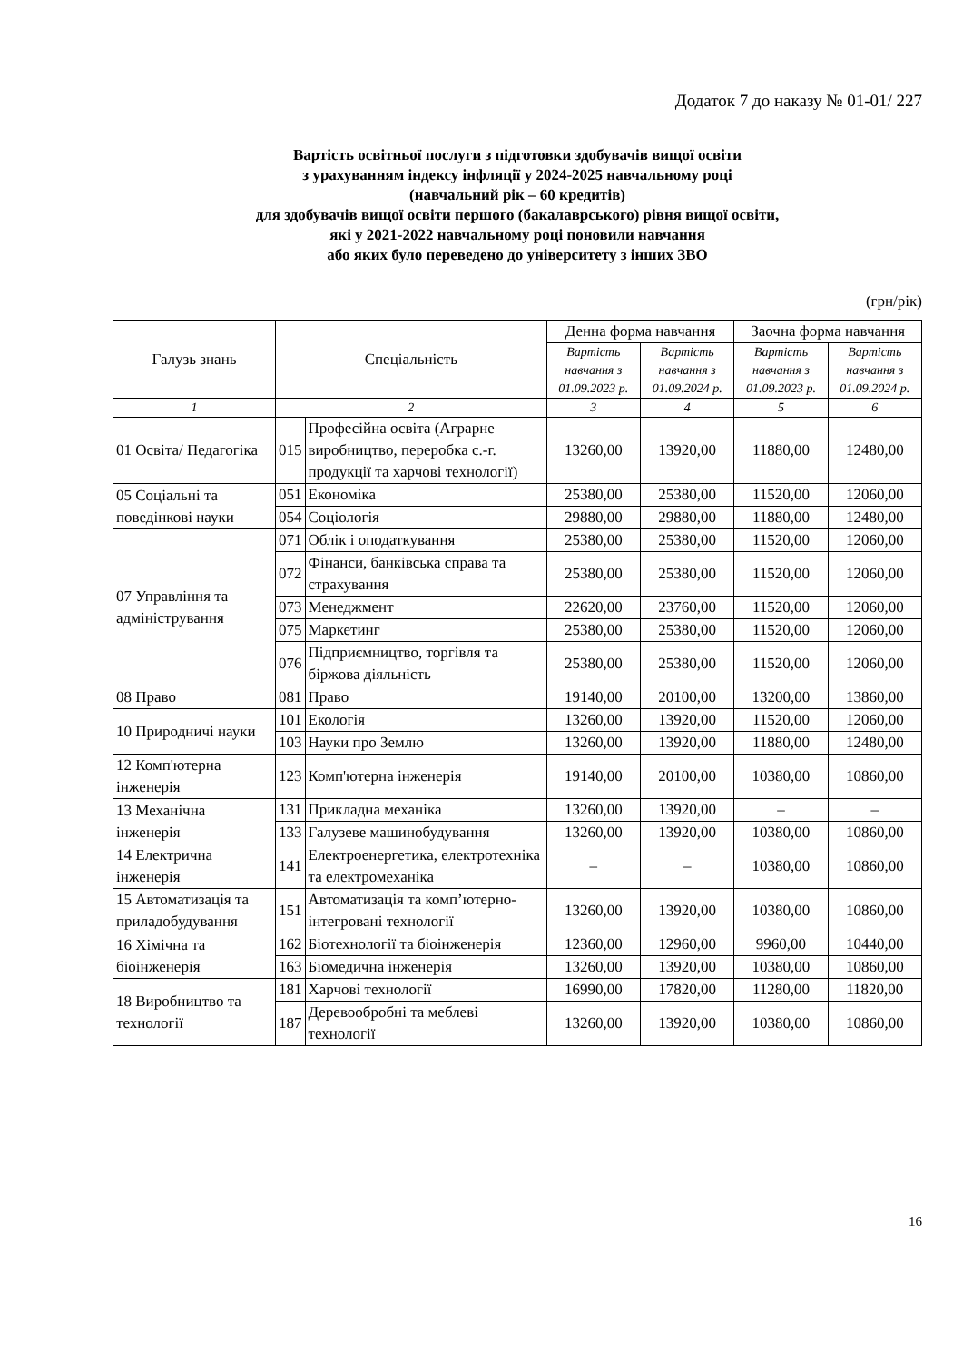Додаток 7 до наказу № 01-01/ 227
Вартість освітньої послуги з підготовки здобувачів вищої освіти
з урахуванням індексу інфляції у 2024-2025 навчальному році
(навчальний рік – 60 кредитів)
для здобувачів вищої освіти першого (бакалаврського) рівня вищої освіти,
які у 2021-2022 навчальному році поновили навчання
або яких було переведено до університету з інших ЗВО
(грн/рік)
| Галузь знань | Спеціальність | | Денна форма навчання | | Заочна форма навчання | |
| --- | --- | --- | --- | --- | --- | --- |
| | | | Вартість навчання з 01.09.2023 р. | Вартість навчання з 01.09.2024 р. | Вартість навчання з 01.09.2023 р. | Вартість навчання з 01.09.2024 р. |
| 1 | 2 | | 3 | 4 | 5 | 6 |
| 01 Освіта/ Педагогіка | 015 | Професійна освіта (Аграрне виробництво, переробка с.-г. продукції та харчові технології) | 13260,00 | 13920,00 | 11880,00 | 12480,00 |
| 05 Соціальні та поведінкові науки | 051 | Економіка | 25380,00 | 25380,00 | 11520,00 | 12060,00 |
| | 054 | Соціологія | 29880,00 | 29880,00 | 11880,00 | 12480,00 |
| 07 Управління та адміністрування | 071 | Облік і оподаткування | 25380,00 | 25380,00 | 11520,00 | 12060,00 |
| | 072 | Фінанси, банківська справа та страхування | 25380,00 | 25380,00 | 11520,00 | 12060,00 |
| | 073 | Менеджмент | 22620,00 | 23760,00 | 11520,00 | 12060,00 |
| | 075 | Маркетинг | 25380,00 | 25380,00 | 11520,00 | 12060,00 |
| | 076 | Підприємництво, торгівля та біржова діяльність | 25380,00 | 25380,00 | 11520,00 | 12060,00 |
| 08 Право | 081 | Право | 19140,00 | 20100,00 | 13200,00 | 13860,00 |
| 10 Природничі науки | 101 | Екологія | 13260,00 | 13920,00 | 11520,00 | 12060,00 |
| | 103 | Науки про Землю | 13260,00 | 13920,00 | 11880,00 | 12480,00 |
| 12 Комп'ютерна інженерія | 123 | Комп'ютерна інженерія | 19140,00 | 20100,00 | 10380,00 | 10860,00 |
| 13 Механічна інженерія | 131 | Прикладна механіка | 13260,00 | 13920,00 | – | – |
| | 133 | Галузеве машинобудування | 13260,00 | 13920,00 | 10380,00 | 10860,00 |
| 14 Електрична інженерія | 141 | Електроенергетика, електротехніка та електромеханіка | – | – | 10380,00 | 10860,00 |
| 15 Автоматизація та приладобудування | 151 | Автоматизація та комп’ютерно-інтегровані технології | 13260,00 | 13920,00 | 10380,00 | 10860,00 |
| 16 Хімічна та біоінженерія | 162 | Біотехнології та біоінженерія | 12360,00 | 12960,00 | 9960,00 | 10440,00 |
| | 163 | Біомедична інженерія | 13260,00 | 13920,00 | 10380,00 | 10860,00 |
| 18 Виробництво та технології | 181 | Харчові технології | 16990,00 | 17820,00 | 11280,00 | 11820,00 |
| | 187 | Деревообробні та меблеві технології | 13260,00 | 13920,00 | 10380,00 | 10860,00 |
16